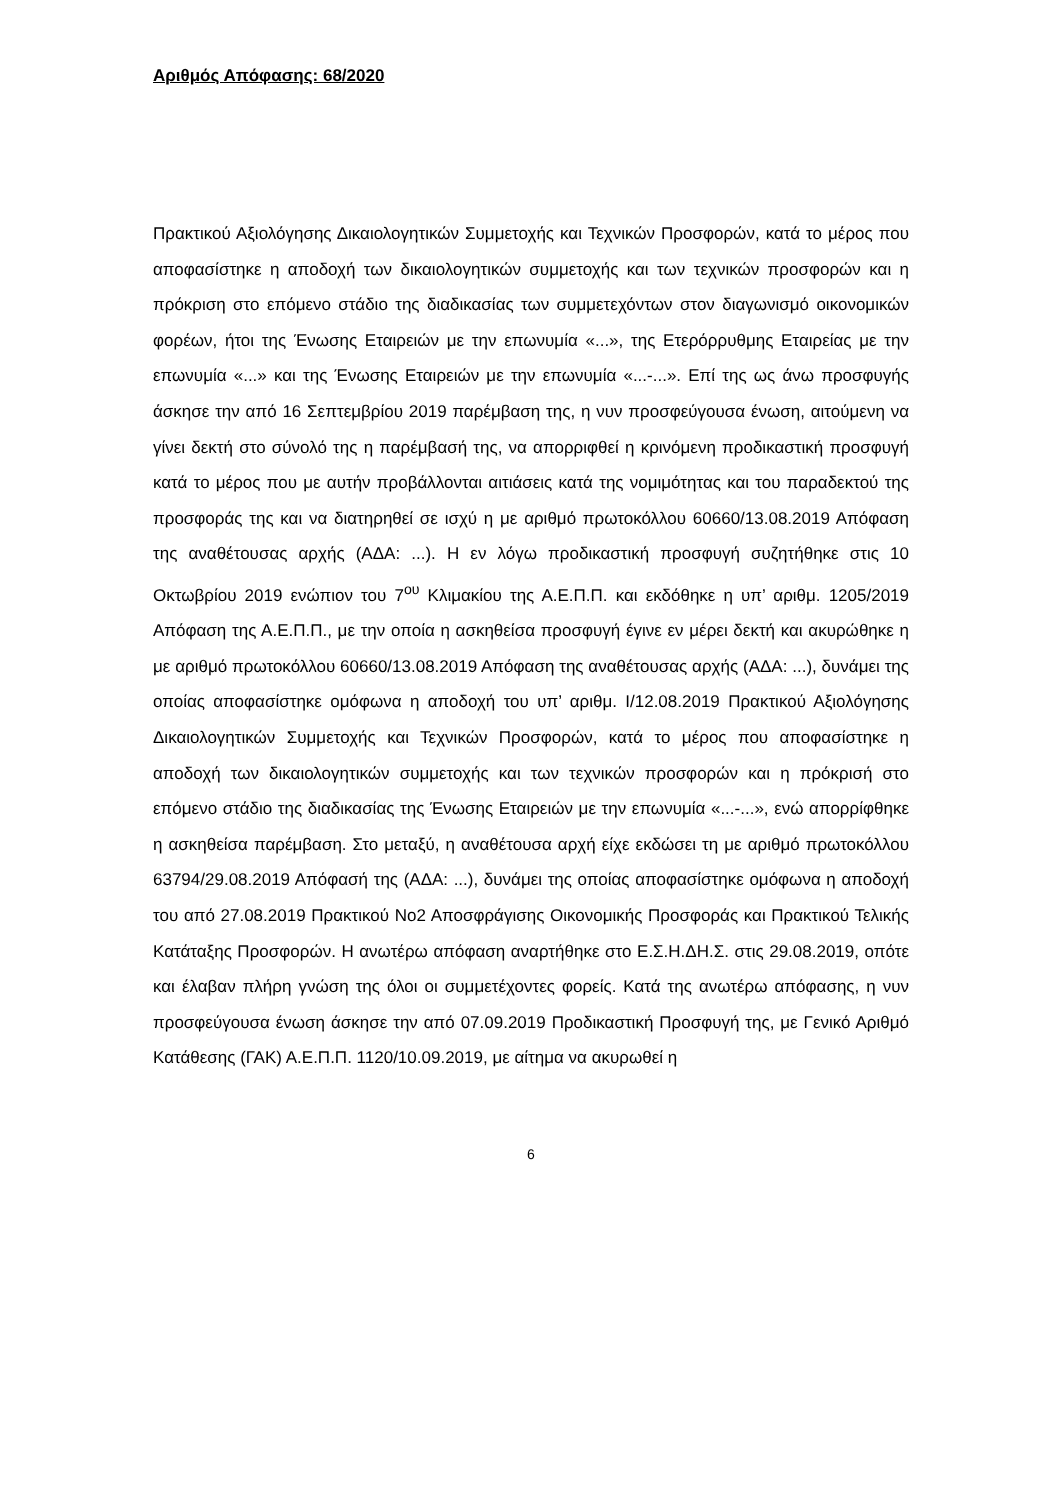Αριθμός Απόφασης: 68/2020
Πρακτικού Αξιολόγησης Δικαιολογητικών Συμμετοχής και Τεχνικών Προσφορών, κατά το μέρος που αποφασίστηκε η αποδοχή των δικαιολογητικών συμμετοχής και των τεχνικών προσφορών και η πρόκριση στο επόμενο στάδιο της διαδικασίας των συμμετεχόντων στον διαγωνισμό οικονομικών φορέων, ήτοι της Ένωσης Εταιρειών με την επωνυμία «...», της Ετερόρρυθμης Εταιρείας με την επωνυμία «...» και της Ένωσης Εταιρειών με την επωνυμία «...-...». Επί της ως άνω προσφυγής άσκησε την από 16 Σεπτεμβρίου 2019 παρέμβαση της, η νυν προσφεύγουσα ένωση, αιτούμενη να γίνει δεκτή στο σύνολό της η παρέμβασή της, να απορριφθεί η κρινόμενη προδικαστική προσφυγή κατά το μέρος που με αυτήν προβάλλονται αιτιάσεις κατά της νομιμότητας και του παραδεκτού της προσφοράς της και να διατηρηθεί σε ισχύ η με αριθμό πρωτοκόλλου 60660/13.08.2019 Απόφαση της αναθέτουσας αρχής (ΑΔΑ: ...). Η εν λόγω προδικαστική προσφυγή συζητήθηκε στις 10 Οκτωβρίου 2019 ενώπιον του 7<sup>ου</sup> Κλιμακίου της Α.Ε.Π.Π. και εκδόθηκε η υπ’ αριθμ. 1205/2019 Απόφαση της Α.Ε.Π.Π., με την οποία η ασκηθείσα προσφυγή έγινε εν μέρει δεκτή και ακυρώθηκε η με αριθμό πρωτοκόλλου 60660/13.08.2019 Απόφαση της αναθέτουσας αρχής (ΑΔΑ: ...), δυνάμει της οποίας αποφασίστηκε ομόφωνα η αποδοχή του υπ’ αριθμ. Ι/12.08.2019 Πρακτικού Αξιολόγησης Δικαιολογητικών Συμμετοχής και Τεχνικών Προσφορών, κατά το μέρος που αποφασίστηκε η αποδοχή των δικαιολογητικών συμμετοχής και των τεχνικών προσφορών και η πρόκρισή στο επόμενο στάδιο της διαδικασίας της Ένωσης Εταιρειών με την επωνυμία «...-...», ενώ απορρίφθηκε η ασκηθείσα παρέμβαση. Στο μεταξύ, η αναθέτουσα αρχή είχε εκδώσει τη με αριθμό πρωτοκόλλου 63794/29.08.2019 Απόφασή της (ΑΔΑ: ...), δυνάμει της οποίας αποφασίστηκε ομόφωνα η αποδοχή του από 27.08.2019 Πρακτικού Νο2 Αποσφράγισης Οικονομικής Προσφοράς και Πρακτικού Τελικής Κατάταξης Προσφορών. Η ανωτέρω απόφαση αναρτήθηκε στο Ε.Σ.Η.ΔΗ.Σ. στις 29.08.2019, οπότε και έλαβαν πλήρη γνώση της όλοι οι συμμετέχοντες φορείς. Κατά της ανωτέρω απόφασης, η νυν προσφεύγουσα ένωση άσκησε την από 07.09.2019 Προδικαστική Προσφυγή της, με Γενικό Αριθμό Κατάθεσης (ΓΑΚ) Α.Ε.Π.Π. 1120/10.09.2019, με αίτημα να ακυρωθεί η
6